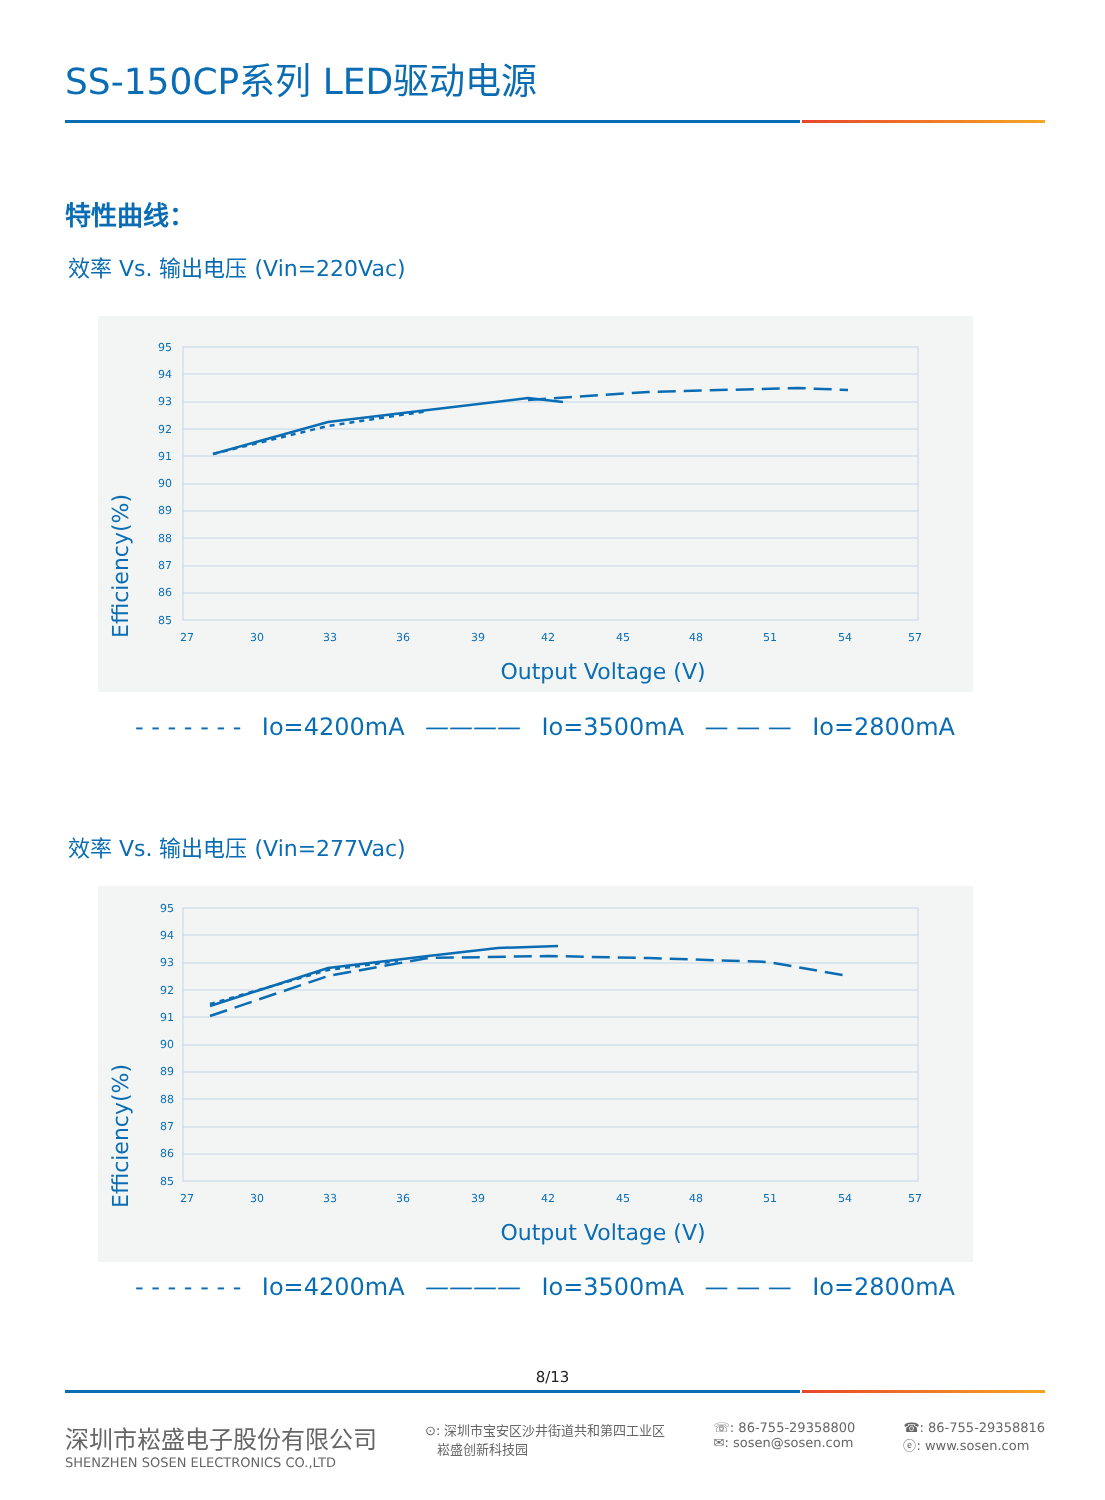SS-150CP系列 LED驱动电源
特性曲线：
效率 Vs. 输出电压 (Vin=220Vac)
Efficiency(%)
95
94
93
92
91
90
89
88
87
86
85
27
30
33
36
39
42
45
48
51
54
57
Output Voltage (V)
- - - - - - - Io=4200mA ———— Io=3500mA — — — Io=2800mA
效率 Vs. 输出电压 (Vin=277Vac)
Efficiency(%)
95
94
93
92
91
90
89
88
87
86
85
27
30
33
36
39
42
45
48
51
54
57
Output Voltage (V)
- - - - - - - Io=4200mA ———— Io=3500mA — — — Io=2800mA
8/13
深圳市崧盛电子股份有限公司
SHENZHEN SOSEN ELECTRONICS CO.,LTD
⊙: 深圳市宝安区沙井街道共和第四工业区
崧盛创新科技园
☏: 86-755-29358800
✉: sosen@sosen.com
☎: 86-755-29358816
ⓔ: www.sosen.com